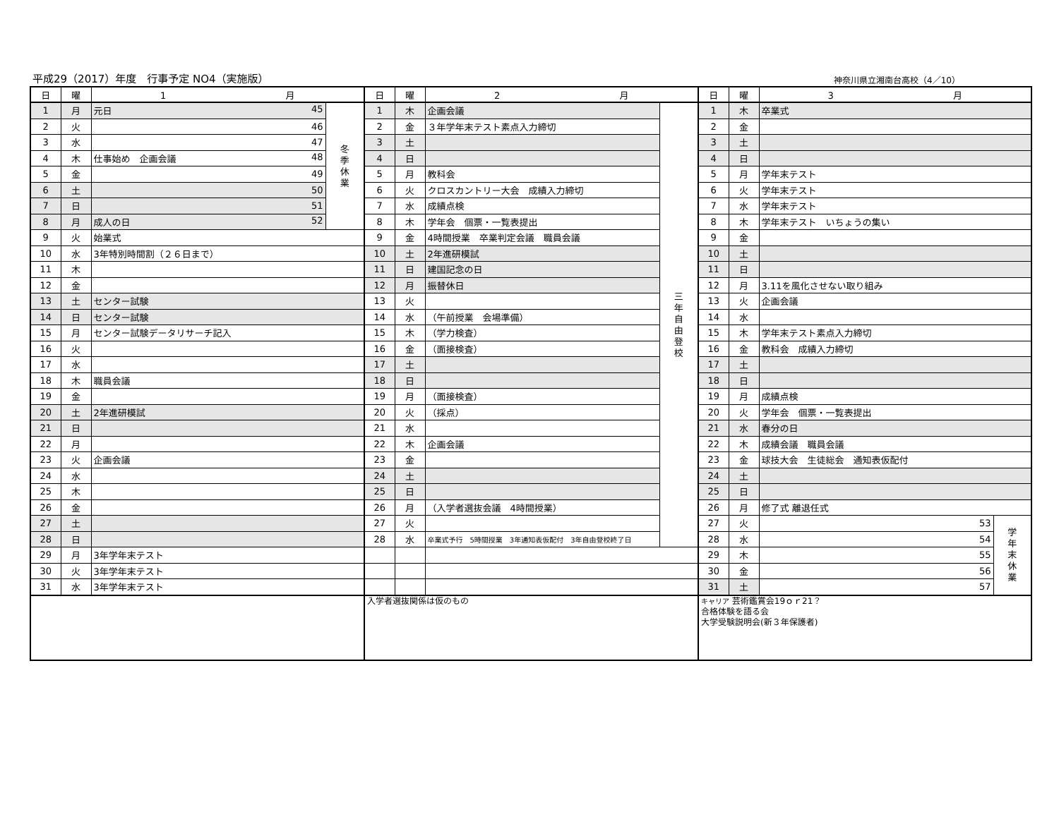平成29（2017）年度　行事予定 NO4（実施版） 神奈川県立湘南台高校（4／10）
| 日 | 曜 | 1 月 | | 日 | 曜 | 2 月 | | 日 | 曜 | 3 月 | |
| --- | --- | --- | --- | --- | --- | --- | --- | --- | --- | --- | --- |
| 1 | 月 | 元日 45 | 冬 季 休 業 | 1 | 木 | 企画会議 | 三 年 自 由 登 校 | 1 | 木 | 卒業式 | |
| 2 | 火 | 46 | | 2 | 金 | ３年学年末テスト素点入力締切 | | 2 | 金 | | |
| 3 | 水 | 47 | | 3 | 土 | | | 3 | 土 | | |
| 4 | 木 | 仕事始め 企画会議 48 | | 4 | 日 | | | 4 | 日 | | |
| 5 | 金 | 49 | | 5 | 月 | 教科会 | | 5 | 月 | 学年末テスト | |
| 6 | 土 | 50 | | 6 | 火 | クロスカントリー大会 成績入力締切 | | 6 | 火 | 学年末テスト | |
| 7 | 日 | 51 | | 7 | 水 | 成績点検 | | 7 | 水 | 学年末テスト | |
| 8 | 月 | 成人の日 52 | | 8 | 木 | 学年会 個票・一覧表提出 | | 8 | 木 | 学年末テスト いちょうの集い | |
| 9 | 火 | 始業式 | | 9 | 金 | 4時間授業 卒業判定会議 職員会議 | | 9 | 金 | | |
| 10 | 水 | 3年特別時間割（２６日まで） | | 10 | 土 | 2年進研模試 | | 10 | 土 | | |
| 11 | 木 | | | 11 | 日 | 建国記念の日 | | 11 | 日 | | |
| 12 | 金 | | | 12 | 月 | 振替休日 | | 12 | 月 | 3.11を風化させない取り組み | |
| 13 | 土 | センター試験 | | 13 | 火 | | | 13 | 火 | 企画会議 | |
| 14 | 日 | センター試験 | | 14 | 水 | （午前授業 会場準備） | | 14 | 水 | | |
| 15 | 月 | センター試験データリサーチ記入 | | 15 | 木 | （学力検査） | | 15 | 木 | 学年末テスト素点入力締切 | |
| 16 | 火 | | | 16 | 金 | （面接検査） | | 16 | 金 | 教科会 成績入力締切 | |
| 17 | 水 | | | 17 | 土 | | | 17 | 土 | | |
| 18 | 木 | 職員会議 | | 18 | 日 | | | 18 | 日 | | |
| 19 | 金 | | | 19 | 月 | （面接検査） | | 19 | 月 | 成績点検 | |
| 20 | 土 | 2年進研模試 | | 20 | 火 | （採点） | | 20 | 火 | 学年会 個票・一覧表提出 | |
| 21 | 日 | | | 21 | 水 | | | 21 | 水 | 春分の日 | |
| 22 | 月 | | | 22 | 木 | 企画会議 | | 22 | 木 | 成績会議 職員会議 | |
| 23 | 火 | 企画会議 | | 23 | 金 | | | 23 | 金 | 球技大会 生徒総会 通知表仮配付 | |
| 24 | 水 | | | 24 | 土 | | | 24 | 土 | | |
| 25 | 木 | | | 25 | 日 | | | 25 | 日 | | |
| 26 | 金 | | | 26 | 月 | （入学者選抜会議 4時間授業） | | 26 | 月 | 修了式 離退任式 | |
| 27 | 土 | | | 27 | 火 | | | 27 | 火 | 53 | 学 年 末 休 業 |
| 28 | 日 | | | 28 | 水 | 卒業式予行 5時間授業 3年通知表仮配付 3年自由登校終了日 | | 28 | 水 | 54 | |
| 29 | 月 | 3年学年末テスト | | | | | | 29 | 木 | 55 | |
| 30 | 火 | 3年学年末テスト | | | | | | 30 | 金 | 56 | |
| 31 | 水 | 3年学年末テスト | | | | | | 31 | 土 | 57 | |
| | | | | 入学者選抜関係は仮のもの | | | | キャリア 芸術鑑賞会19ｏｒ21？ 合格体験を語る会 大学受験説明会(新３年保護者) | | | |